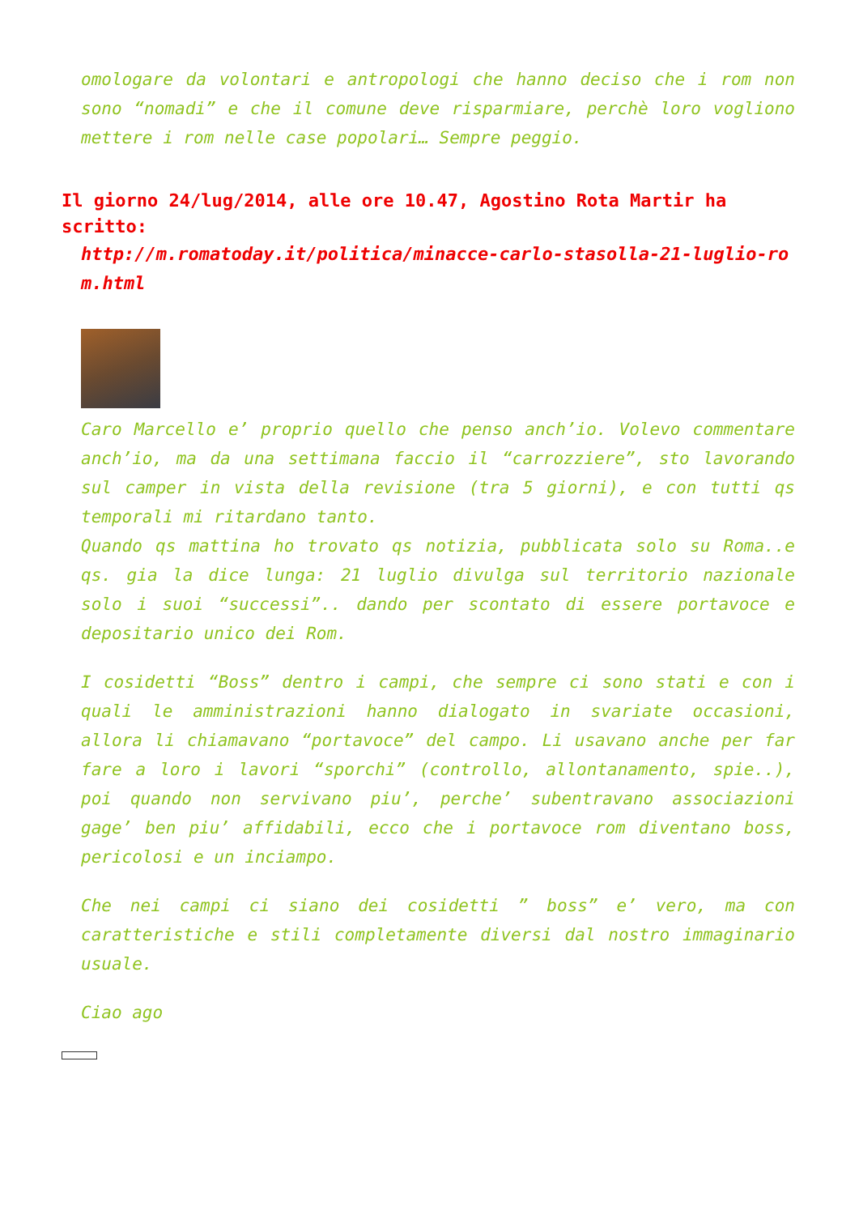omologare da volontari e antropologi che hanno deciso che i rom non sono “nomadi” e che il comune deve risparmiare, perchè loro vogliono mettere i rom nelle case popolari… Sempre peggio.
Il giorno 24/lug/2014, alle ore 10.47, Agostino Rota Martir ha scritto:
http://m.romatoday.it/politica/minacce-carlo-stasolla-21-luglio-rom.html
Caro Marcello e’ proprio quello che penso anch’io. Volevo commentare anch’io, ma da una settimana faccio il “carrozziere”, sto lavorando sul camper in vista della revisione (tra 5 giorni), e con tutti qs temporali mi ritardano tanto.
Quando qs mattina ho trovato qs notizia, pubblicata solo su Roma..e qs. gia la dice lunga: 21 luglio divulga sul territorio nazionale solo i suoi “successi”.. dando per scontato di essere portavoce e depositario unico dei Rom.
I cosidetti “Boss” dentro i campi, che sempre ci sono stati e con i quali le amministrazioni hanno dialogato in svariate occasioni, allora li chiamavano “portavoce” del campo. Li usavano anche per far fare a loro i lavori “sporchi” (controllo, allontanamento, spie..), poi quando non servivano piu’, perche’ subentravano associazioni gage’ ben piu’ affidabili, ecco che i portavoce rom diventano boss, pericolosi e un inciampo.
Che nei campi ci siano dei cosidetti ” boss” e’ vero, ma con caratteristiche e stili completamente diversi dal nostro immaginario usuale.
Ciao ago